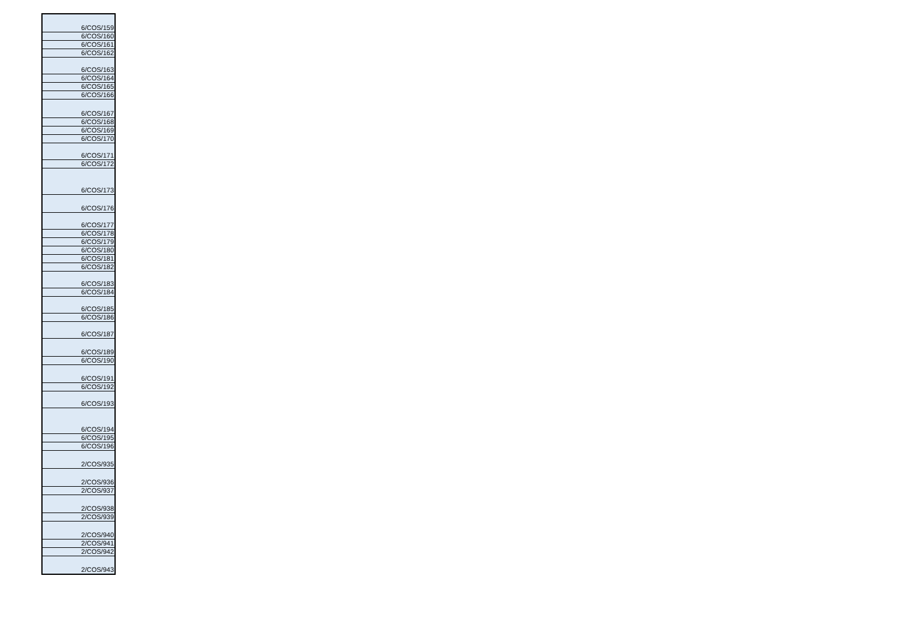| 6/COS/159 |
| 6/COS/160 |
| 6/COS/161 |
| 6/COS/162 |
| 6/COS/163 |
| 6/COS/164 |
| 6/COS/165 |
| 6/COS/166 |
| 6/COS/167 |
| 6/COS/168 |
| 6/COS/169 |
| 6/COS/170 |
| 6/COS/171 |
| 6/COS/172 |
| 6/COS/173 |
| 6/COS/176 |
| 6/COS/177 |
| 6/COS/178 |
| 6/COS/179 |
| 6/COS/180 |
| 6/COS/181 |
| 6/COS/182 |
| 6/COS/183 |
| 6/COS/184 |
| 6/COS/185 |
| 6/COS/186 |
| 6/COS/187 |
| 6/COS/189 |
| 6/COS/190 |
| 6/COS/191 |
| 6/COS/192 |
| 6/COS/193 |
| 6/COS/194 |
| 6/COS/195 |
| 6/COS/196 |
| 2/COS/935 |
| 2/COS/936 |
| 2/COS/937 |
| 2/COS/938 |
| 2/COS/939 |
| 2/COS/940 |
| 2/COS/941 |
| 2/COS/942 |
| 2/COS/943 |